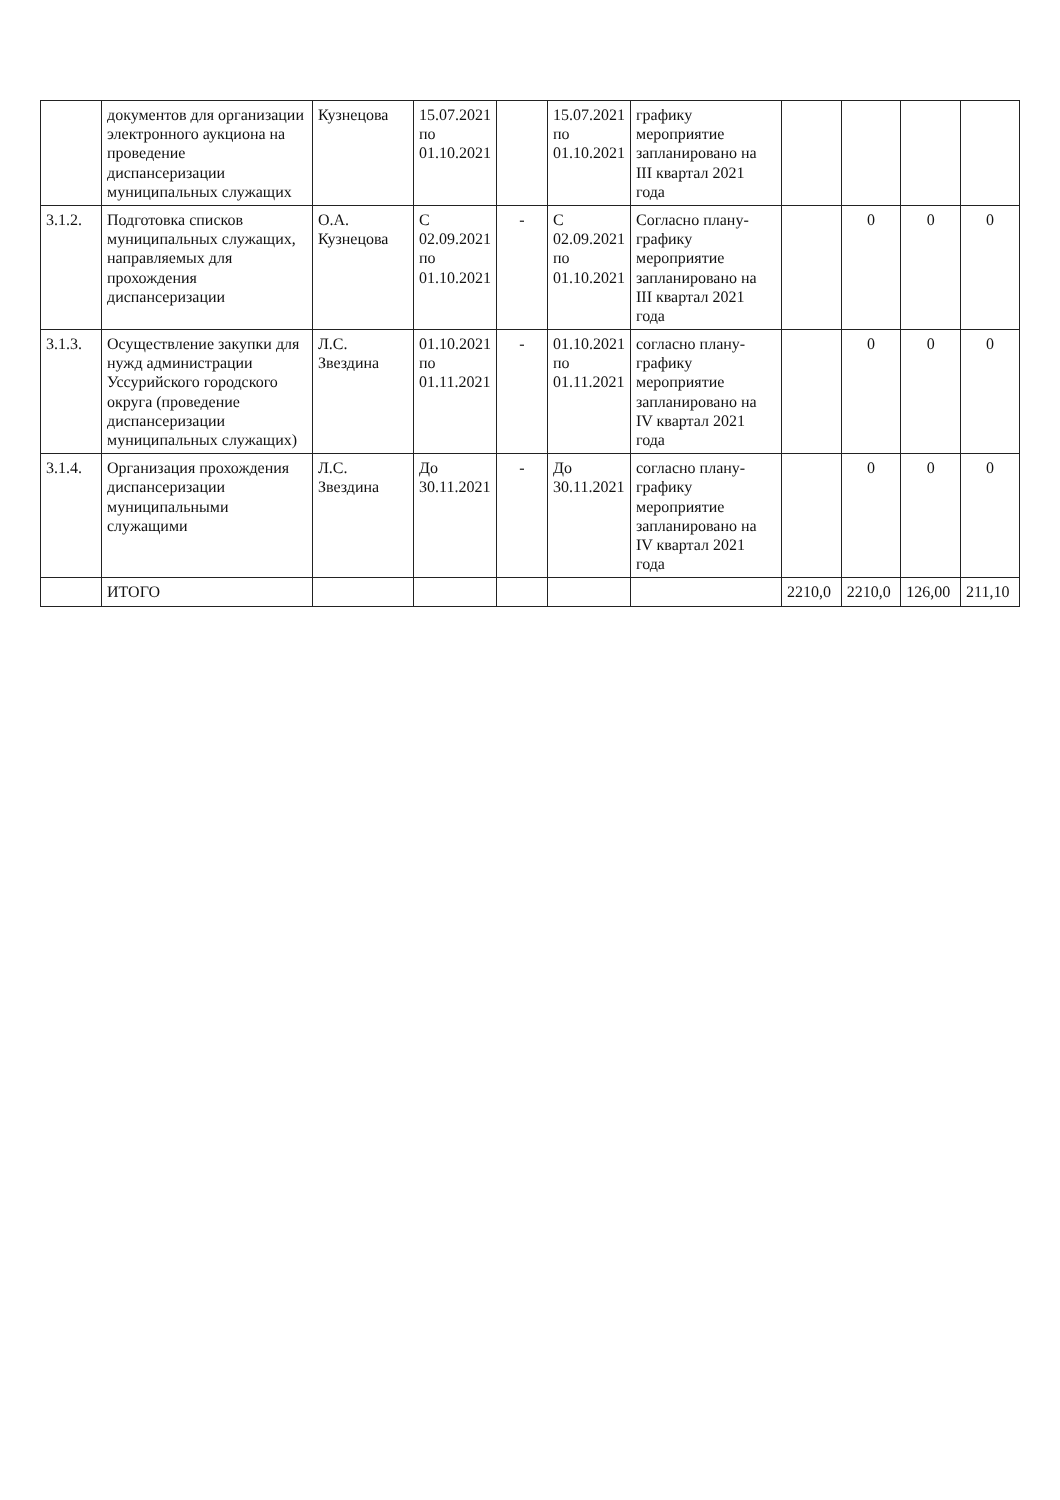| | документов для организации электронного аукциона на проведение диспансеризации муниципальных служащих | Кузнецова | 15.07.2021 по 01.10.2021 | | 15.07.2021 по 01.10.2021 | графику мероприятие запланировано на III квартал 2021 года | | | | |
| 3.1.2. | Подготовка списков муниципальных служащих, направляемых для прохождения диспансеризации | О.А. Кузнецова | С 02.09.2021 по 01.10.2021 | - | С 02.09.2021 по 01.10.2021 | Согласно плану-графику мероприятие запланировано на III квартал 2021 года | | 0 | 0 | 0 |
| 3.1.3. | Осуществление закупки для нужд администрации Уссурийского городского округа (проведение диспансеризации муниципальных служащих) | Л.С. Звездина | 01.10.2021 по 01.11.2021 | - | 01.10.2021 по 01.11.2021 | согласно плану-графику мероприятие запланировано на IV квартал 2021 года | | 0 | 0 | 0 |
| 3.1.4. | Организация прохождения диспансеризации муниципальными служащими | Л.С. Звездина | До 30.11.2021 | - | До 30.11.2021 | согласно плану-графику мероприятие запланировано на IV квартал 2021 года | | 0 | 0 | 0 |
| | ИТОГО | | | | | | 2210,0 | 2210,0 | 126,00 | 211,10 |